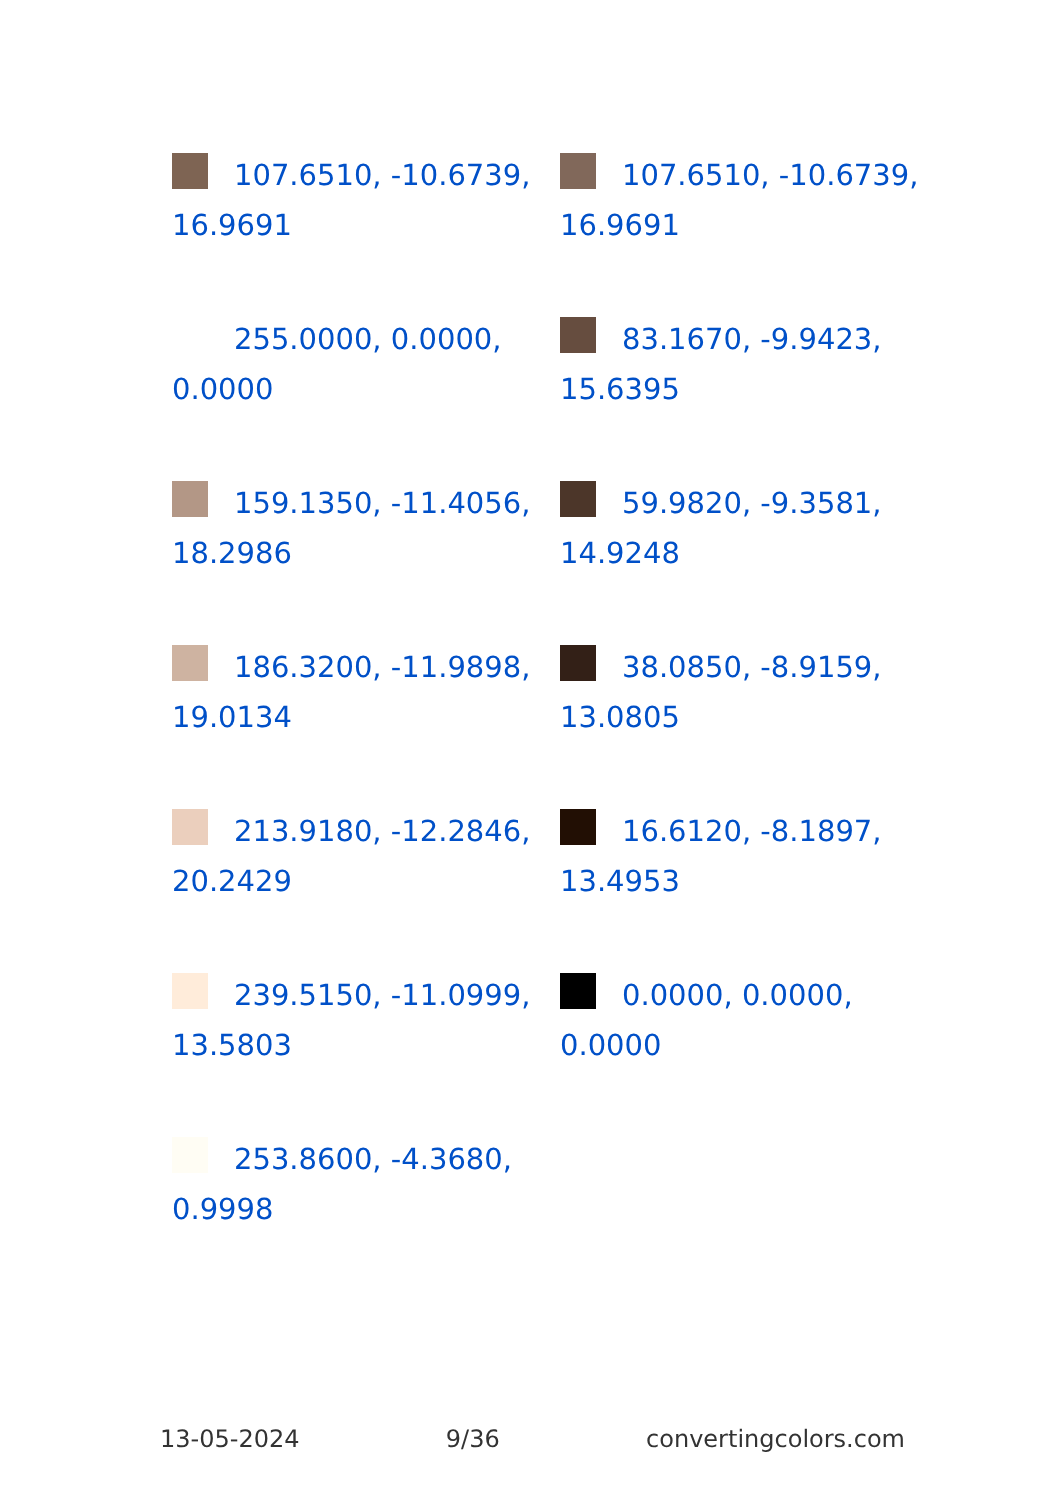107.6510, -10.6739, 16.9691
107.6510, -10.6739, 16.9691
255.0000, 0.0000, 0.0000
83.1670, -9.9423, 15.6395
159.1350, -11.4056, 18.2986
59.9820, -9.3581, 14.9248
186.3200, -11.9898, 19.0134
38.0850, -8.9159, 13.0805
213.9180, -12.2846, 20.2429
16.6120, -8.1897, 13.4953
239.5150, -11.0999, 13.5803
0.0000, 0.0000, 0.0000
253.8600, -4.3680, 0.9998
13-05-2024 9/36 convertingcolors.com